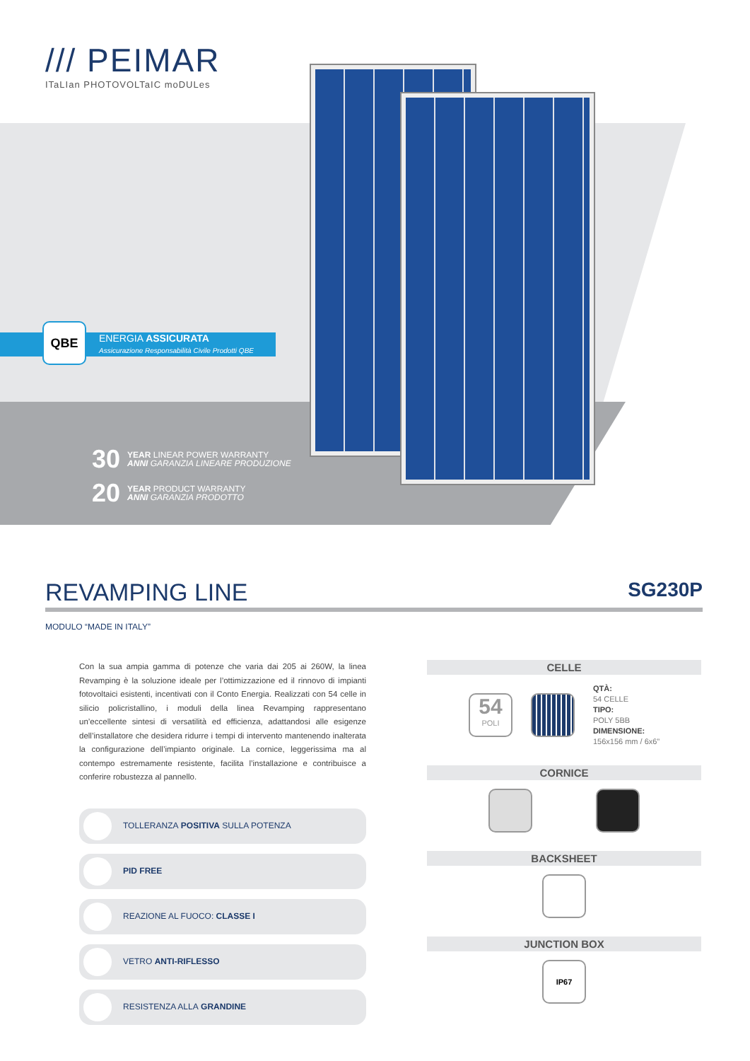/// PEIMAR
ITaLIan PHOTOVOLTaIC moDULes
ENERGIA ASSICURATA
Assicurazione Responsabilità Civile Prodotti QBE
QBE
30 YEAR LINEAR POWER WARRANTY
ANNI GARANZIA LINEARE PRODUZIONE
20 YEAR PRODUCT WARRANTY
ANNI GARANZIA PRODOTTO
REVAMPING LINE SG230P
MODULO “MADE IN ITALY”
Con la sua ampia gamma di potenze che varia dai 205 ai 260W, la linea Revamping è la soluzione ideale per l’ottimizzazione ed il rinnovo di impianti fotovoltaici esistenti, incentivati con il Conto Energia. Realizzati con 54 celle in silicio policristallino, i moduli della linea Revamping rappresentano un’eccellente sintesi di versatilità ed efficienza, adattandosi alle esigenze dell’installatore che desidera ridurre i tempi di intervento mantenendo inalterata la configurazione dell’impianto originale. La cornice, leggerissima ma al contempo estremamente resistente, facilita l’installazione e contribuisce a conferire robustezza al pannello.
TOLLERANZA POSITIVA SULLA POTENZA
PID FREE
REAZIONE AL FUOCO: CLASSE I
VETRO ANTI-RIFLESSO
RESISTENZA ALLA GRANDINE
CELLE
54
POLI
QTÀ:
54 CELLE
TIPO:
POLY 5BB
DIMENSIONE:
156x156 mm / 6x6”
CORNICE
BACKSHEET
JUNCTION BOX
IP67